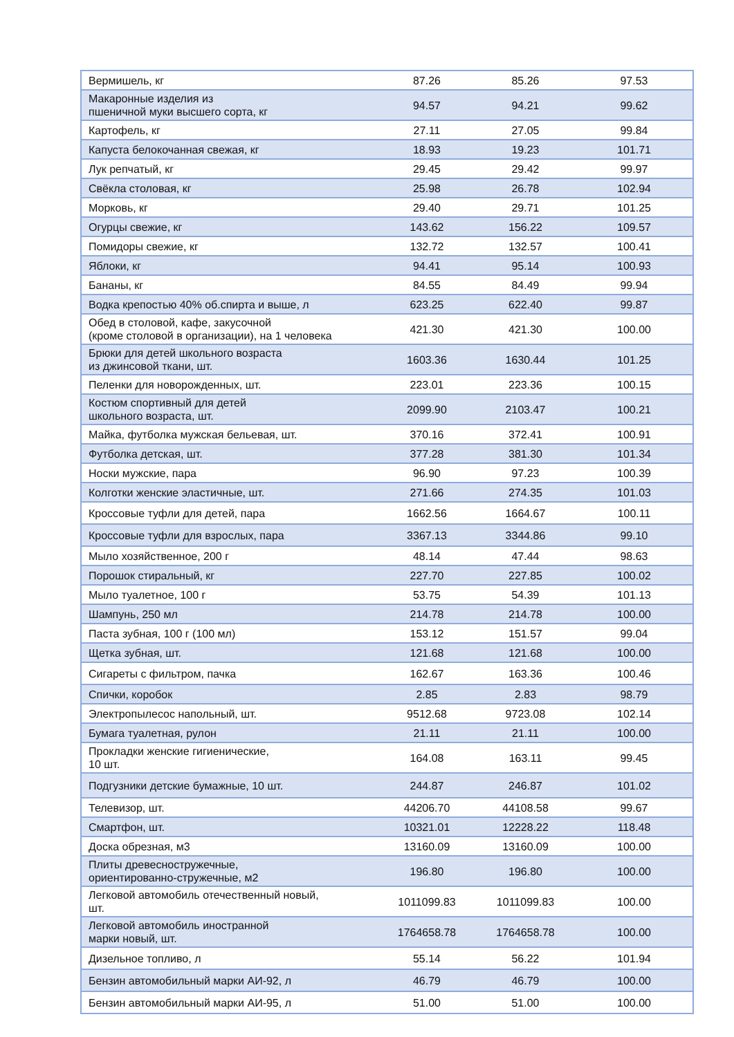| Вермишель, кг | 87.26 | 85.26 | 97.53 |
| Макаронные изделия из пшеничной муки высшего сорта, кг | 94.57 | 94.21 | 99.62 |
| Картофель, кг | 27.11 | 27.05 | 99.84 |
| Капуста белокочанная свежая, кг | 18.93 | 19.23 | 101.71 |
| Лук репчатый, кг | 29.45 | 29.42 | 99.97 |
| Свёкла столовая, кг | 25.98 | 26.78 | 102.94 |
| Морковь, кг | 29.40 | 29.71 | 101.25 |
| Огурцы свежие, кг | 143.62 | 156.22 | 109.57 |
| Помидоры свежие, кг | 132.72 | 132.57 | 100.41 |
| Яблоки, кг | 94.41 | 95.14 | 100.93 |
| Бананы, кг | 84.55 | 84.49 | 99.94 |
| Водка крепостью 40% об.спирта и выше, л | 623.25 | 622.40 | 99.87 |
| Обед в столовой, кафе, закусочной (кроме столовой в организации), на 1 человека | 421.30 | 421.30 | 100.00 |
| Брюки для детей школьного возраста из джинсовой ткани, шт. | 1603.36 | 1630.44 | 101.25 |
| Пеленки для новорожденных, шт. | 223.01 | 223.36 | 100.15 |
| Костюм спортивный для детей школьного возраста, шт. | 2099.90 | 2103.47 | 100.21 |
| Майка, футболка мужская бельевая, шт. | 370.16 | 372.41 | 100.91 |
| Футболка детская, шт. | 377.28 | 381.30 | 101.34 |
| Носки мужские, пара | 96.90 | 97.23 | 100.39 |
| Колготки женские эластичные, шт. | 271.66 | 274.35 | 101.03 |
| Кроссовые туфли для детей, пара | 1662.56 | 1664.67 | 100.11 |
| Кроссовые туфли для взрослых, пара | 3367.13 | 3344.86 | 99.10 |
| Мыло хозяйственное, 200 г | 48.14 | 47.44 | 98.63 |
| Порошок стиральный, кг | 227.70 | 227.85 | 100.02 |
| Мыло туалетное, 100 г | 53.75 | 54.39 | 101.13 |
| Шампунь, 250 мл | 214.78 | 214.78 | 100.00 |
| Паста зубная, 100 г (100 мл) | 153.12 | 151.57 | 99.04 |
| Щетка зубная, шт. | 121.68 | 121.68 | 100.00 |
| Сигареты с фильтром, пачка | 162.67 | 163.36 | 100.46 |
| Спички, коробок | 2.85 | 2.83 | 98.79 |
| Электропылесос напольный, шт. | 9512.68 | 9723.08 | 102.14 |
| Бумага туалетная, рулон | 21.11 | 21.11 | 100.00 |
| Прокладки женские гигиенические, 10 шт. | 164.08 | 163.11 | 99.45 |
| Подгузники детские бумажные, 10 шт. | 244.87 | 246.87 | 101.02 |
| Телевизор, шт. | 44206.70 | 44108.58 | 99.67 |
| Смартфон, шт. | 10321.01 | 12228.22 | 118.48 |
| Доска обрезная, м3 | 13160.09 | 13160.09 | 100.00 |
| Плиты древесностружечные, ориентированно-стружечные, м2 | 196.80 | 196.80 | 100.00 |
| Легковой автомобиль отечественный новый, шт. | 1011099.83 | 1011099.83 | 100.00 |
| Легковой автомобиль иностранной марки новый, шт. | 1764658.78 | 1764658.78 | 100.00 |
| Дизельное топливо, л | 55.14 | 56.22 | 101.94 |
| Бензин автомобильный марки АИ-92, л | 46.79 | 46.79 | 100.00 |
| Бензин автомобильный марки АИ-95, л | 51.00 | 51.00 | 100.00 |